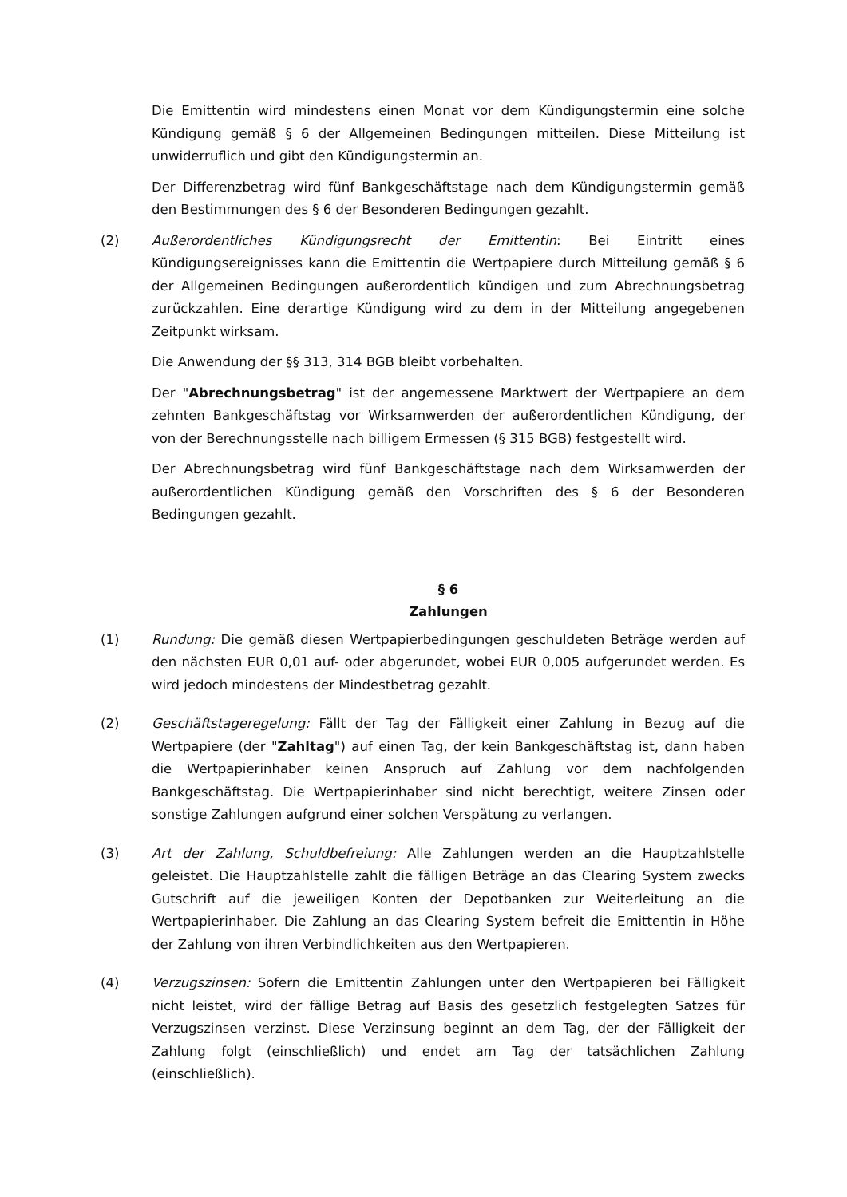Die Emittentin wird mindestens einen Monat vor dem Kündigungstermin eine solche Kündigung gemäß § 6 der Allgemeinen Bedingungen mitteilen. Diese Mitteilung ist unwiderruflich und gibt den Kündigungstermin an.
Der Differenzbetrag wird fünf Bankgeschäftstage nach dem Kündigungstermin gemäß den Bestimmungen des § 6 der Besonderen Bedingungen gezahlt.
(2) Außerordentliches Kündigungsrecht der Emittentin: Bei Eintritt eines Kündigungsereignisses kann die Emittentin die Wertpapiere durch Mitteilung gemäß § 6 der Allgemeinen Bedingungen außerordentlich kündigen und zum Abrechnungsbetrag zurückzahlen. Eine derartige Kündigung wird zu dem in der Mitteilung angegebenen Zeitpunkt wirksam.
Die Anwendung der §§ 313, 314 BGB bleibt vorbehalten.
Der "Abrechnungsbetrag" ist der angemessene Marktwert der Wertpapiere an dem zehnten Bankgeschäftstag vor Wirksamwerden der außerordentlichen Kündigung, der von der Berechnungsstelle nach billigem Ermessen (§ 315 BGB) festgestellt wird.
Der Abrechnungsbetrag wird fünf Bankgeschäftstage nach dem Wirksamwerden der außerordentlichen Kündigung gemäß den Vorschriften des § 6 der Besonderen Bedingungen gezahlt.
§ 6
Zahlungen
(1) Rundung: Die gemäß diesen Wertpapierbedingungen geschuldeten Beträge werden auf den nächsten EUR 0,01 auf- oder abgerundet, wobei EUR 0,005 aufgerundet werden. Es wird jedoch mindestens der Mindestbetrag gezahlt.
(2) Geschäftstageregelung: Fällt der Tag der Fälligkeit einer Zahlung in Bezug auf die Wertpapiere (der "Zahltag") auf einen Tag, der kein Bankgeschäftstag ist, dann haben die Wertpapierinhaber keinen Anspruch auf Zahlung vor dem nachfolgenden Bankgeschäftstag. Die Wertpapierinhaber sind nicht berechtigt, weitere Zinsen oder sonstige Zahlungen aufgrund einer solchen Verspätung zu verlangen.
(3) Art der Zahlung, Schuldbefreiung: Alle Zahlungen werden an die Hauptzahlstelle geleistet. Die Hauptzahlstelle zahlt die fälligen Beträge an das Clearing System zwecks Gutschrift auf die jeweiligen Konten der Depotbanken zur Weiterleitung an die Wertpapierinhaber. Die Zahlung an das Clearing System befreit die Emittentin in Höhe der Zahlung von ihren Verbindlichkeiten aus den Wertpapieren.
(4) Verzugszinsen: Sofern die Emittentin Zahlungen unter den Wertpapieren bei Fälligkeit nicht leistet, wird der fällige Betrag auf Basis des gesetzlich festgelegten Satzes für Verzugszinsen verzinst. Diese Verzinsung beginnt an dem Tag, der der Fälligkeit der Zahlung folgt (einschließlich) und endet am Tag der tatsächlichen Zahlung (einschließlich).